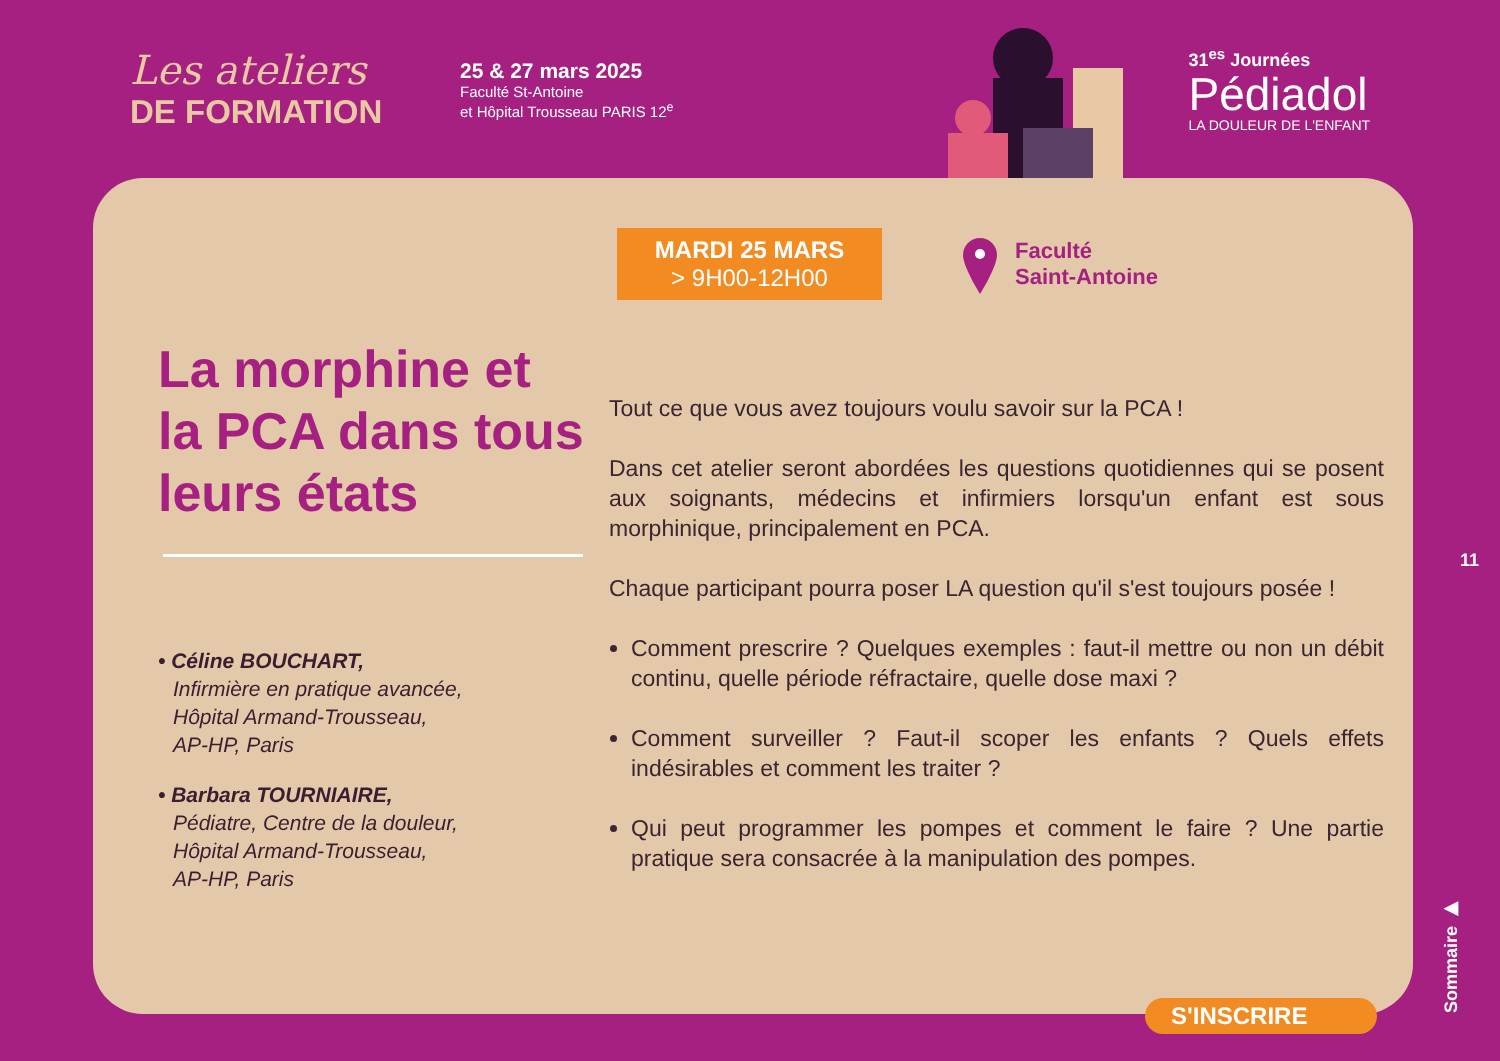Les ateliers
DE FORMATION
25 & 27 mars 2025
Faculté St-Antoine
et Hôpital Trousseau PARIS 12<sup>e</sup>
31<sup>es</sup> Journées
Pédiadol
LA DOULEUR DE L'ENFANT
MARDI 25 MARS
> 9H00-12H00
Faculté
Saint-Antoine
La morphine et la PCA dans tous leurs états
• Céline BOUCHART,
Infirmière en pratique avancée,
Hôpital Armand-Trousseau,
AP-HP, Paris
• Barbara TOURNIAIRE,
Pédiatre, Centre de la douleur,
Hôpital Armand-Trousseau,
AP-HP, Paris
Tout ce que vous avez toujours voulu savoir sur la PCA !
Dans cet atelier seront abordées les questions quotidiennes qui se posent aux soignants, médecins et infirmiers lorsqu'un enfant est sous morphinique, principalement en PCA.
Chaque participant pourra poser LA question qu'il s'est toujours posée !
Comment prescrire ? Quelques exemples : faut-il mettre ou non un débit continu, quelle période réfractaire, quelle dose maxi ?
Comment surveiller ? Faut-il scoper les enfants ? Quels effets indésirables et comment les traiter ?
Qui peut programmer les pompes et comment le faire ? Une partie pratique sera consacrée à la manipulation des pompes.
11
Sommaire ▶
S'INSCRIRE